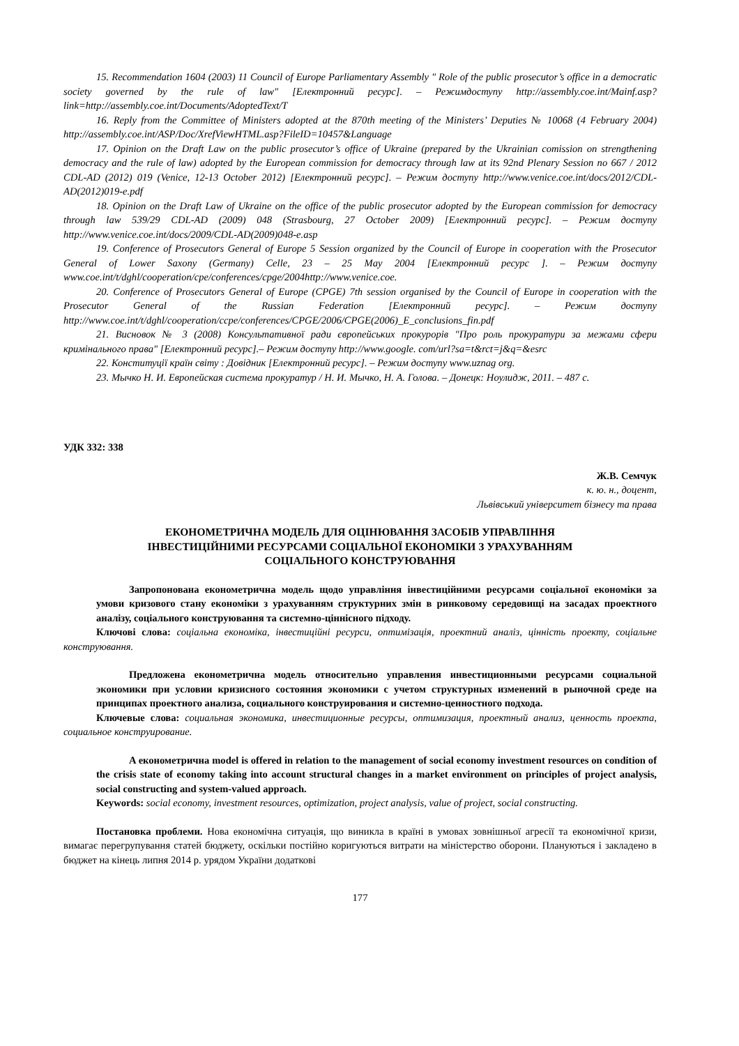15. Recommendation 1604 (2003) 11 Council of Europe Parliamentary Assembly " Role of the public prosecutor’s office in a democratic society governed by the rule of law" [Електронний ресурс]. – Режимдоступу http://assembly.coe.int/Mainf.asp?link=http://assembly.coe.int/Documents/AdoptedText/T
16. Reply from the Committee of Ministers adopted at the 870th meeting of the Ministers’ Deputies № 10068 (4 February 2004) http://assembly.coe.int/ASP/Doc/XrefViewHTML.asp?FileID=10457&Language
17. Opinion on the Draft Law on the public prosecutor’s office of Ukraine (prepared by the Ukrainian comission on strengthening democracy and the rule of law) adopted by the European commission for democracy through law at its 92nd Plenary Session no 667 / 2012 CDL-AD (2012) 019 (Venice, 12-13 October 2012) [Електронний ресурс]. – Режим доступу http://www.venice.coe.int/docs/2012/CDL-AD(2012)019-e.pdf
18. Opinion on the Draft Law of Ukraine on the office of the public prosecutor adopted by the European commission for democracy through law 539/29 CDL-AD (2009) 048 (Strasbourg, 27 October 2009) [Електронний ресурс]. – Режим доступу http://www.venice.coe.int/docs/2009/CDL-AD(2009)048-e.asp
19. Conference of Prosecutors General of Europe 5 Session organized by the Council of Europe in cooperation with the Prosecutor General of Lower Saxony (Germany) Celle, 23 – 25 May 2004 [Електронний ресурс ]. – Режим доступу www.coe.int/t/dghl/cooperation/cpe/conferences/cpge/2004http://www.venice.coe.
20. Conference of Prosecutors General of Europe (CPGE) 7th session organised by the Council of Europe in cooperation with the Prosecutor General of the Russian Federation [Електронний ресурс]. – Режим доступу http://www.coe.int/t/dghl/cooperation/ccpe/conferences/CPGE/2006/CPGE(2006)_E_conclusions_fin.pdf
21. Висновок № 3 (2008) Консультативної ради європейських прокурорів "Про роль прокуратури за межами сфери кримінального права" [Електронний ресурс].– Режим доступу http://www.google. com/url?sa=t&rct=j&q=&esrc
22. Конституції країн світу : Довідник [Електронний ресурс]. – Режим доступу www.uznag org.
23. Мычко Н. И. Европейская система прокуратур / Н. И. Мычко, Н. А. Голова. – Донецк: Ноулидж, 2011. – 487 с.
УДК 332: 338
Ж.В. Семчук
к. ю. н., доцент,
Львівський університет бізнесу та права
ЕКОНОМЕТРИЧНА МОДЕЛЬ ДЛЯ ОЦІНЮВАННЯ ЗАСОБІВ УПРАВЛІННЯ
ІНВЕСТИЦІЙНИМИ РЕСУРСАМИ СОЦІАЛЬНОЇ ЕКОНОМІКИ З УРАХУВАННЯМ
СОЦІАЛЬНОГО КОНСТРУЮВАННЯ
Запропонована економетрична модель щодо управління інвестиційними ресурсами соціальної економіки за умови кризового стану економіки з урахуванням структурних змін в ринковому середовищі на засадах проектного аналізу, соціального конструювання та системно-ціннісного підходу.
Ключові слова: соціальна економіка, інвестиційні ресурси, оптимізація, проектний аналіз, цінність проекту, соціальне конструювання.
Предложена економетрична модель относительно управления инвестиционными ресурсами социальной экономики при условии кризисного состояния экономики с учетом структурных изменений в рыночной среде на принципах проектного анализа, социального конструирования и системно-ценностного подхода.
Ключевые слова: социальная экономика, инвестиционные ресурсы, оптимизация, проектный анализ, ценность проекта, социальное конструирование.
A економетрична model is offered in relation to the management of social economy investment resources on condition of the crisis state of economy taking into account structural changes in a market environment on principles of project analysis, social constructing and system-valued approach.
Keywords: social economy, investment resources, optimization, project analysis, value of project, social constructing.
Постановка проблеми. Нова економічна ситуація, що виникла в країні в умовах зовнішньої агресії та економічної кризи, вимагає перегрупування статей бюджету, оскільки постійно коригуються витрати на міністерство оборони. Плануються і закладено в бюджет на кінець липня 2014 р. урядом України додаткові
177